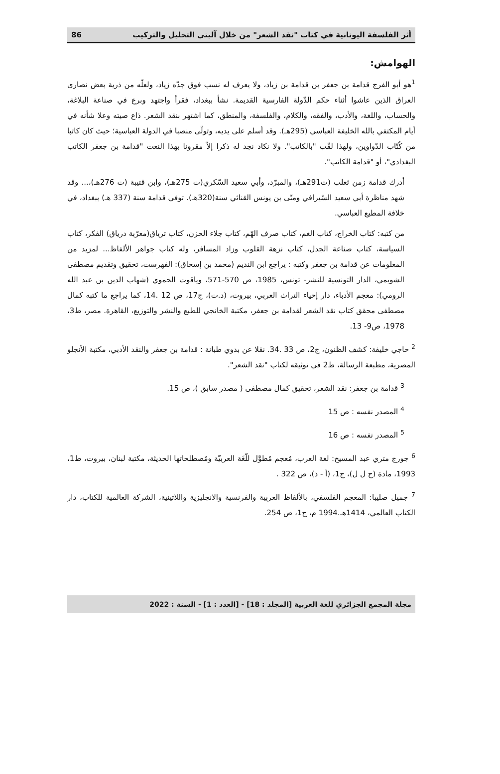أثر الفلسفة اليونانية في كتاب "نقد الشعر" من خلال آليتي التحليل والتركيب 86
الهوامش:
<sup>1</sup> هو أبو الفرج قدامة بن جعفر بن قدامة بن زياد، ولا يعرف له نسب فوق جدّه زياد، ولعلّه من ذرية بعض نصارى العراق الذين عاشوا أثناء حكم الدّولة الفارسية القديمة. نشأ ببغداد، فقرأ واجتهد وبرع في صناعة البلاغة، والحساب، واللغة، والأدب، والفقه، والكلام، والفلسفة، والمنطق، كما اشتهر بنقد الشعر. ذاع صيته وعلا شأنه في أيام المكتفي بالله الخليفة العباسي (295هـ). وقد أسلم على يديه، وتولّى منصبا في الدولة العباسية؛ حيث كان كاتبا من كُتّاب الدّواوين، ولهذا لقّب "بالكاتب". ولا نكاد نجد له ذكرا إلاّ مقرونا بهذا النعت "قدامة بن جعفر الكاتب البغدادي"، أو "قدامة الكاتب".
أدرك قدامة زمن ثعلب (ت291هـ)، والمبرّد، وأبي سعيد السّكري(ت 275هـ)، وابن قتيبة (ت 276هـ)،... وقد شهد مناظرة أبي سعيد السّيرافي ومتّى بن يونس القنائي سنة(320هـ). توفي قدامة سنة (337 هـ) ببغداد، في خلافة المطيع العباسي.
من كتبه: كتاب الخراج، كتاب الغم، كتاب صرف الهّم، كتاب جلاء الحزن، كتاب ترياق(معرّبة درياق) الفكر، كتاب السياسة، كتاب صناعة الجدل، كتاب نزهة القلوب وزاد المسافر، وله كتاب جواهر الألفاظ... لمزيد من المعلومات عن قدامة بن جعفر وكتبه : يراجع ابن النديم (محمد بن إسحاق): الفهرست، تحقيق وتقديم مصطفى الشويمي، الدار التونسية للنشر- تونس، 1985، ص 570-571، وياقوت الحموي (شهاب الدين بن عبد الله الرومي): معجم الأدباء، دار إحياء التراث العربي، بيروت، (د.ت)، ج17، ص 12 .14، كما يراجع ما كتبه كمال مصطفى محقق كتاب نقد الشعر لقدامة بن جعفر، مكتبة الخانجي للطبع والنشر والتوزيع، القاهرة. مصر، ط3، 1978، ص9- 13.
<sup>2</sup> حاجي خليفة: كشف الظنون، ج2، ص 33 .34. نقلا عن بدوي طبانة : قدامة بن جعفر والنقد الأدبي، مكتبة الأنجلو المصرية، مطبعة الرسالة، ط2 في توثيقه لكتاب "نقد الشعر".
<sup>3</sup> قدامة بن جعفر: نقد الشعر، تحقيق كمال مصطفى ( مصدر سابق )، ص 15.
<sup>4</sup> المصدر نفسه : ص 15
<sup>5</sup> المصدر نفسه : ص 16
<sup>6</sup> جورج متري عبد المسيح: لغة العرب، مُعجم مُطوَّل للّغَة العربيّة ومُصطلحاتها الحديثة، مكتبة لبنان، بيروت، ط1، 1993، مادة (ح ل ل)، ج1، (أ - ذ)، ص 322 .
<sup>7</sup> جميل صليبا: المعجم الفلسفي، بالألفاظ العربية والفرنسية والانجليزية واللاتينية، الشركة العالمية للكتاب، دار الكتاب العالمي، 1414هـ.1994 م، ج1، ص 254.
مجلة المجمع الجزائري للغة العربية [المجلد : 18] - [العدد : 1] - السنة : 2022